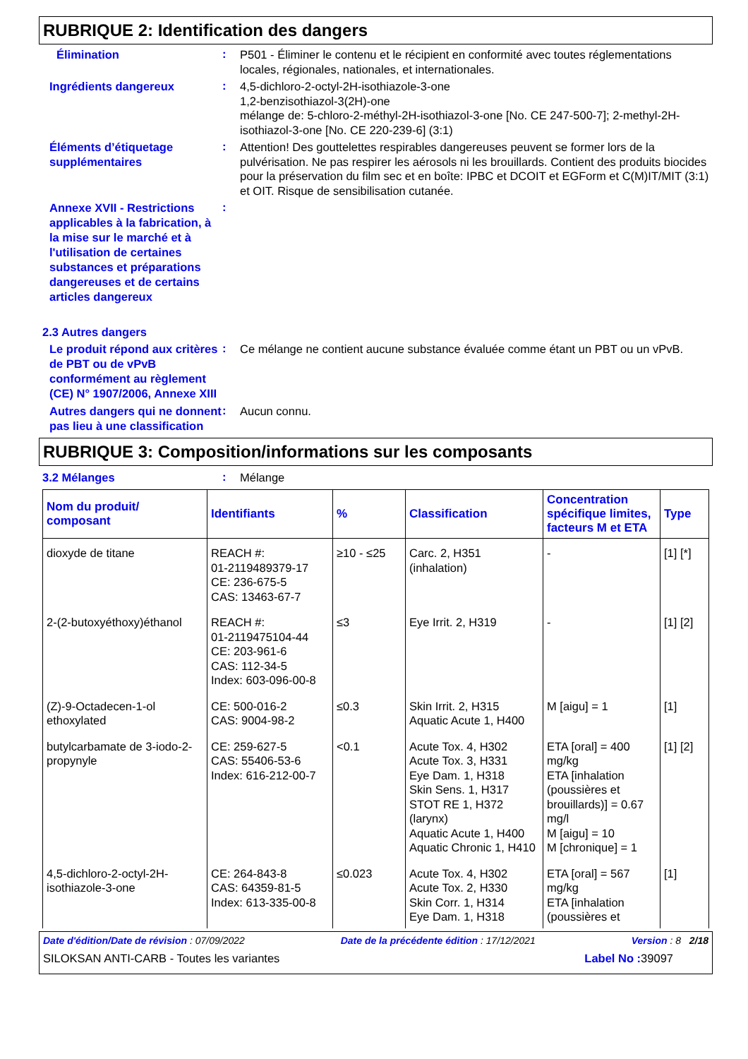RUBRIQUE 2: Identification des dangers
Élimination
:
P501 - Éliminer le contenu et le récipient en conformité avec toutes réglementations locales, régionales, nationales, et internationales.
Ingrédients dangereux
:
4,5-dichloro-2-octyl-2H-isothiazole-3-one
1,2-benzisothiazol-3(2H)-one
mélange de: 5-chloro-2-méthyl-2H-isothiazol-3-one [No. CE 247-500-7]; 2-methyl-2H-isothiazol-3-one [No. CE 220-239-6] (3:1)
Éléments d’étiquetage supplémentaires
:
Attention! Des gouttelettes respirables dangereuses peuvent se former lors de la pulvérisation. Ne pas respirer les aérosols ni les brouillards. Contient des produits biocides pour la préservation du film sec et en boîte: IPBC et DCOIT et EGForm et C(M)IT/MIT (3:1) et OIT. Risque de sensibilisation cutanée.
Annexe XVII - Restrictions applicables à la fabrication, à la mise sur le marché et à l'utilisation de certaines substances et préparations dangereuses et de certains articles dangereux
:
2.3 Autres dangers
Le produit répond aux critères de PBT ou de vPvB conformément au règlement (CE) N° 1907/2006, Annexe XIII
:
Ce mélange ne contient aucune substance évaluée comme étant un PBT ou un vPvB.
Autres dangers qui ne donnent pas lieu à une classification
:
Aucun connu.
RUBRIQUE 3: Composition/informations sur les composants
3.2 Mélanges
:
Mélange
| Nom du produit/ composant | Identifiants | % | Classification | Concentration spécifique limites, facteurs M et ETA | Type |
| --- | --- | --- | --- | --- | --- |
| dioxyde de titane | REACH #: 01-2119489379-17 CE: 236-675-5 CAS: 13463-67-7 | ≥10 - ≤25 | Carc. 2, H351 (inhalation) | - | [1] [*] |
| 2-(2-butoxyéthoxy)éthanol | REACH #: 01-2119475104-44 CE: 203-961-6 CAS: 112-34-5 Index: 603-096-00-8 | ≤3 | Eye Irrit. 2, H319 | - | [1] [2] |
| (Z)-9-Octadecen-1-ol ethoxylated | CE: 500-016-2 CAS: 9004-98-2 | ≤0.3 | Skin Irrit. 2, H315 Aquatic Acute 1, H400 | M [aigu] = 1 | [1] |
| butylcarbamate de 3-iodo-2-propynyle | CE: 259-627-5 CAS: 55406-53-6 Index: 616-212-00-7 | <0.1 | Acute Tox. 4, H302 Acute Tox. 3, H331 Eye Dam. 1, H318 Skin Sens. 1, H317 STOT RE 1, H372 (larynx) Aquatic Acute 1, H400 Aquatic Chronic 1, H410 | ETA [oral] = 400 mg/kg ETA [inhalation (poussières et brouillards)] = 0.67 mg/l M [aigu] = 10 M [chronique] = 1 | [1] [2] |
| 4,5-dichloro-2-octyl-2H-isothiazole-3-one | CE: 264-843-8 CAS: 64359-81-5 Index: 613-335-00-8 | ≤0.023 | Acute Tox. 4, H302 Acute Tox. 2, H330 Skin Corr. 1, H314 Eye Dam. 1, H318 | ETA [oral] = 567 mg/kg ETA [inhalation (poussières et | [1] |
Date d'édition/Date de révision : 07/09/2022 Date de la précédente édition : 17/12/2021 Version : 8 2/18
SILOKSAN ANTI-CARB - Toutes les variantes Label No : 39097